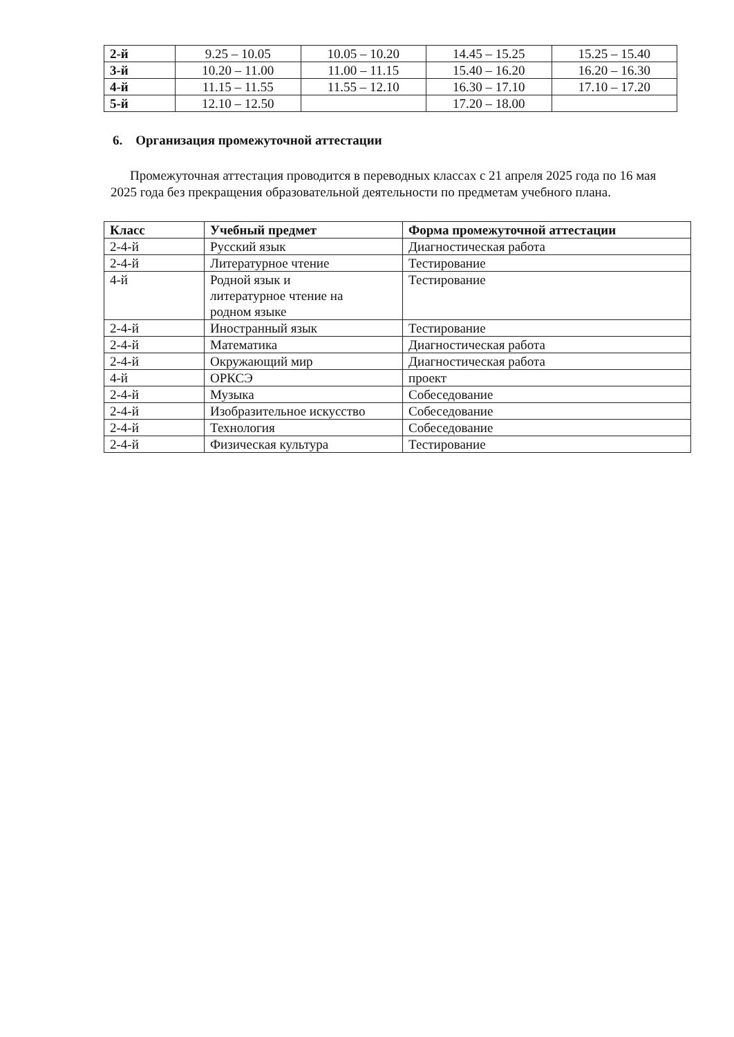| 2-й | 9.25 – 10.05 | 10.05 – 10.20 | 14.45 – 15.25 | 15.25 – 15.40 |
| 3-й | 10.20 – 11.00 | 11.00 – 11.15 | 15.40 – 16.20 | 16.20 – 16.30 |
| 4-й | 11.15 – 11.55 | 11.55 – 12.10 | 16.30 – 17.10 | 17.10 – 17.20 |
| 5-й | 12.10 – 12.50 | | 17.20 – 18.00 | |
6. Организация промежуточной аттестации
Промежуточная аттестация проводится в переводных классах с 21 апреля 2025 года по 16 мая 2025 года без прекращения образовательной деятельности по предметам учебного плана.
| Класс | Учебный предмет | Форма промежуточной аттестации |
| --- | --- | --- |
| 2-4-й | Русский язык | Диагностическая работа |
| 2-4-й | Литературное чтение | Тестирование |
| 4-й | Родной язык и литературное чтение на родном языке | Тестирование |
| 2-4-й | Иностранный язык | Тестирование |
| 2-4-й | Математика | Диагностическая работа |
| 2-4-й | Окружающий мир | Диагностическая работа |
| 4-й | ОРКСЭ | проект |
| 2-4-й | Музыка | Собеседование |
| 2-4-й | Изобразительное искусство | Собеседование |
| 2-4-й | Технология | Собеседование |
| 2-4-й | Физическая культура | Тестирование |